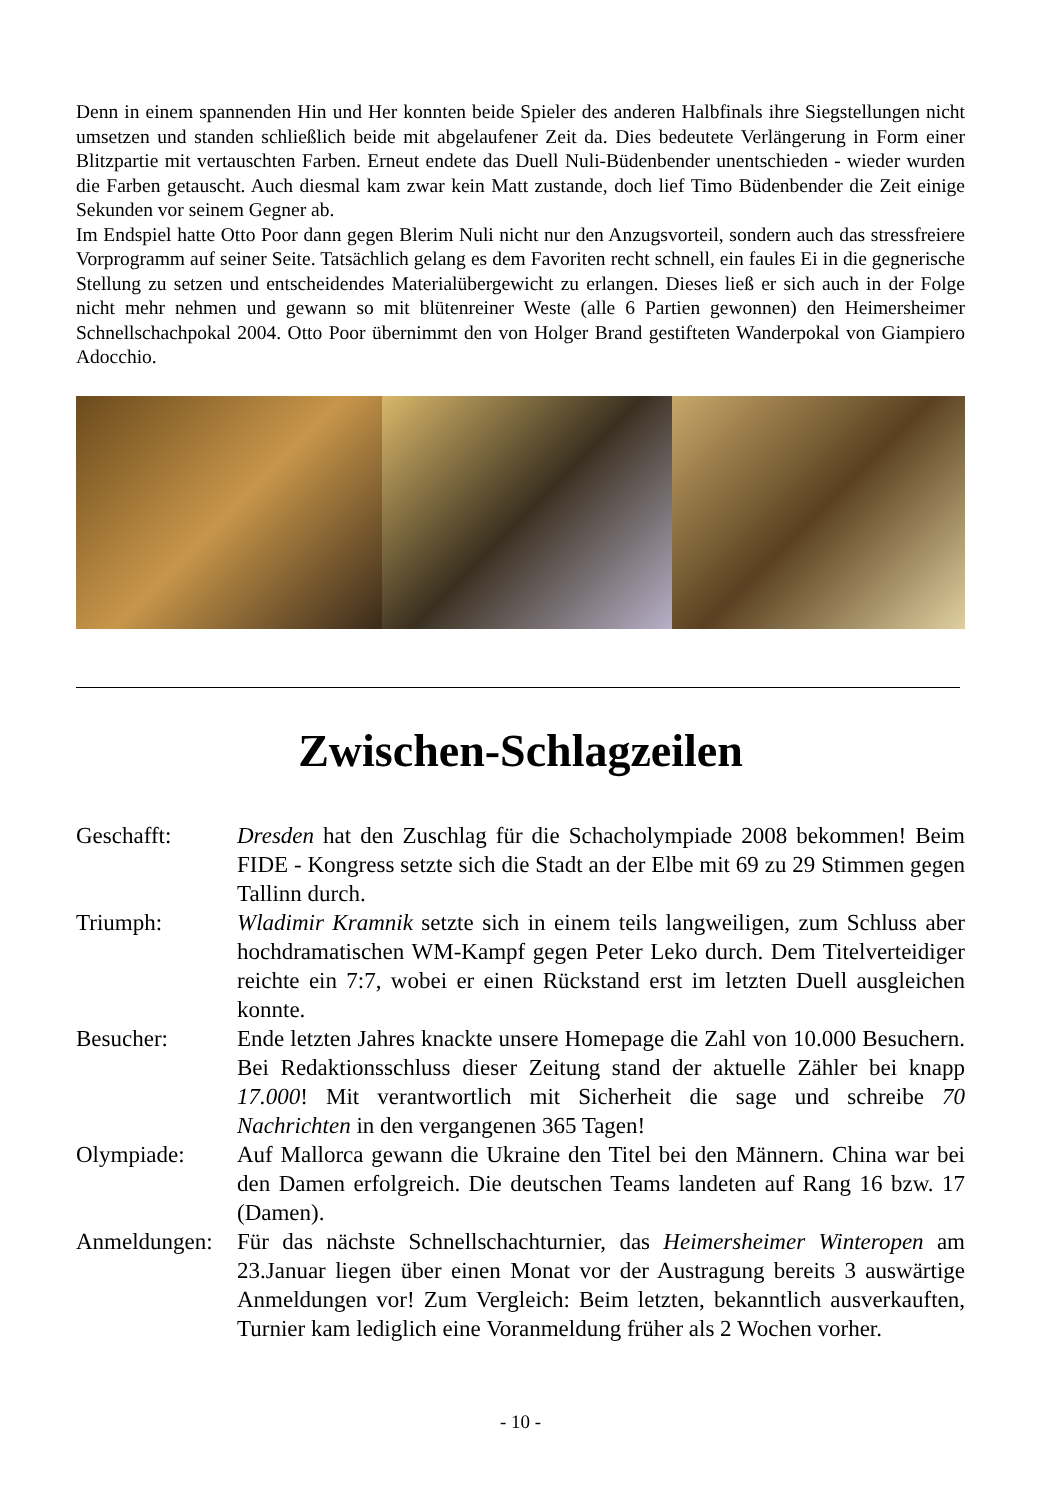Denn in einem spannenden Hin und Her konnten beide Spieler des anderen Halbfinals ihre Siegstellungen nicht umsetzen und standen schließlich beide mit abgelaufener Zeit da. Dies bedeutete Verlängerung in Form einer Blitzpartie mit vertauschten Farben. Erneut endete das Duell Nuli-Büdenbender unentschieden - wieder wurden die Farben getauscht. Auch diesmal kam zwar kein Matt zustande, doch lief Timo Büdenbender die Zeit einige Sekunden vor seinem Gegner ab.
Im Endspiel hatte Otto Poor dann gegen Blerim Nuli nicht nur den Anzugsvorteil, sondern auch das stressfreiere Vorprogramm auf seiner Seite. Tatsächlich gelang es dem Favoriten recht schnell, ein faules Ei in die gegnerische Stellung zu setzen und entscheidendes Materialübergewicht zu erlangen. Dieses ließ er sich auch in der Folge nicht mehr nehmen und gewann so mit blütenreiner Weste (alle 6 Partien gewonnen) den Heimersheimer Schnellschachpokal 2004. Otto Poor übernimmt den von Holger Brand gestifteten Wanderpokal von Giampiero Adocchio.
Zwischen-Schlagzeilen
| Geschafft: | Dresden hat den Zuschlag für die Schacholympiade 2008 bekommen! Beim FIDE - Kongress setzte sich die Stadt an der Elbe mit 69 zu 29 Stimmen gegen Tallinn durch. |
| Triumph: | Wladimir Kramnik setzte sich in einem teils langweiligen, zum Schluss aber hochdramatischen WM-Kampf gegen Peter Leko durch. Dem Titelverteidiger reichte ein 7:7, wobei er einen Rückstand erst im letzten Duell ausgleichen konnte. |
| Besucher: | Ende letzten Jahres knackte unsere Homepage die Zahl von 10.000 Besuchern. Bei Redaktionsschluss dieser Zeitung stand der aktuelle Zähler bei knapp 17.000 ! Mit verantwortlich mit Sicherheit die sage und schreibe 70 Nachrichten in den vergangenen 365 Tagen! |
| Olympiade: | Auf Mallorca gewann die Ukraine den Titel bei den Männern. China war bei den Damen erfolgreich. Die deutschen Teams landeten auf Rang 16 bzw. 17 (Damen). |
| Anmeldungen: | Für das nächste Schnellschachturnier, das Heimersheimer Winteropen am 23.Januar liegen über einen Monat vor der Austragung bereits 3 auswärtige Anmeldungen vor! Zum Vergleich: Beim letzten, bekanntlich ausverkauften, Turnier kam lediglich eine Voranmeldung früher als 2 Wochen vorher. |
- 10 -